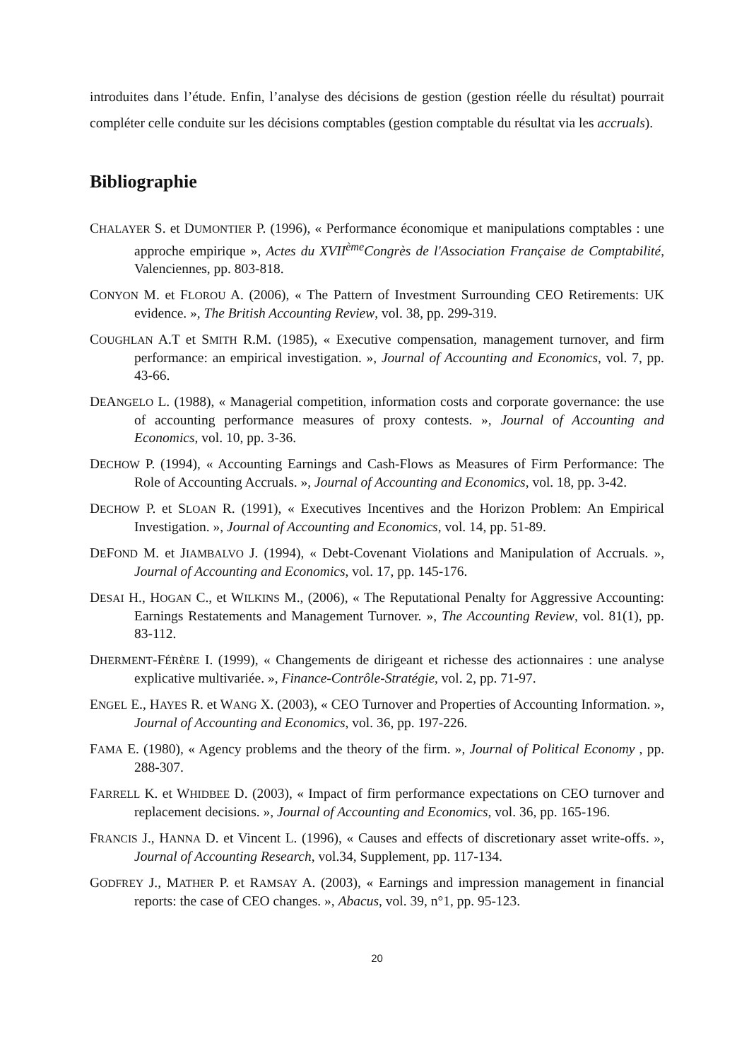introduites dans l’étude. Enfin, l’analyse des décisions de gestion (gestion réelle du résultat) pourrait compléter celle conduite sur les décisions comptables (gestion comptable du résultat via les accruals).
Bibliographie
CHALAYER S. et DUMONTIER P. (1996), « Performance économique et manipulations comptables : une approche empirique », Actes du XVII<sup>ème</sup>Congrès de l'Association Française de Comptabilité, Valenciennes, pp. 803-818.
CONYON M. et FLOROU A. (2006), « The Pattern of Investment Surrounding CEO Retirements: UK evidence. », The British Accounting Review, vol. 38, pp. 299-319.
COUGHLAN A.T et SMITH R.M. (1985), « Executive compensation, management turnover, and firm performance: an empirical investigation. », Journal of Accounting and Economics, vol. 7, pp. 43-66.
DEANGELO L. (1988), « Managerial competition, information costs and corporate governance: the use of accounting performance measures of proxy contests. », Journal of Accounting and Economics, vol. 10, pp. 3-36.
DECHOW P. (1994), « Accounting Earnings and Cash-Flows as Measures of Firm Performance: The Role of Accounting Accruals. », Journal of Accounting and Economics, vol. 18, pp. 3-42.
DECHOW P. et SLOAN R. (1991), « Executives Incentives and the Horizon Problem: An Empirical Investigation. », Journal of Accounting and Economics, vol. 14, pp. 51-89.
DEFOND M. et JIAMBALVO J. (1994), « Debt-Covenant Violations and Manipulation of Accruals. », Journal of Accounting and Economics, vol. 17, pp. 145-176.
DESAI H., HOGAN C., et WILKINS M., (2006), « The Reputational Penalty for Aggressive Accounting: Earnings Restatements and Management Turnover. », The Accounting Review, vol. 81(1), pp. 83-112.
DHERMENT-FÉRÈRE I. (1999), « Changements de dirigeant et richesse des actionnaires : une analyse explicative multivariée. », Finance-Contrôle-Stratégie, vol. 2, pp. 71-97.
ENGEL E., HAYES R. et WANG X. (2003), « CEO Turnover and Properties of Accounting Information. », Journal of Accounting and Economics, vol. 36, pp. 197-226.
FAMA E. (1980), « Agency problems and the theory of the firm. », Journal of Political Economy , pp. 288-307.
FARRELL K. et WHIDBEE D. (2003), « Impact of firm performance expectations on CEO turnover and replacement decisions. », Journal of Accounting and Economics, vol. 36, pp. 165-196.
FRANCIS J., HANNA D. et Vincent L. (1996), « Causes and effects of discretionary asset write-offs. », Journal of Accounting Research, vol.34, Supplement, pp. 117-134.
GODFREY J., MATHER P. et RAMSAY A. (2003), « Earnings and impression management in financial reports: the case of CEO changes. », Abacus, vol. 39, n°1, pp. 95-123.
20